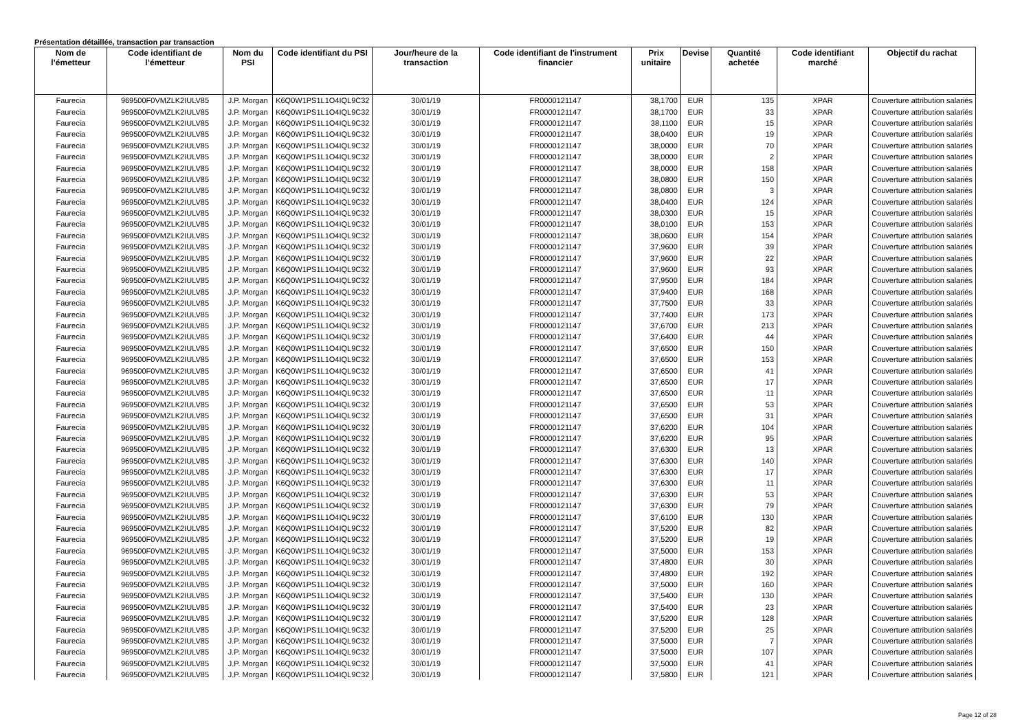Présentation détaillée, transaction par transaction
| Nom de l’émetteur | Code identifiant de l’émetteur | Nom du PSI | Code identifiant du PSI | Jour/heure de la transaction | Code identifiant de l'instrument financier | Prix unitaire | Devise | Quantité achetée | Code identifiant marché | Objectif du rachat |
| --- | --- | --- | --- | --- | --- | --- | --- | --- | --- | --- |
| Faurecia | 969500F0VMZLK2IULV85 | J.P. Morgan | K6Q0W1PS1L1O4IQL9C32 | 30/01/19 | FR0000121147 | 38,1700 | EUR | 135 | XPAR | Couverture attribution salariés |
| Faurecia | 969500F0VMZLK2IULV85 | J.P. Morgan | K6Q0W1PS1L1O4IQL9C32 | 30/01/19 | FR0000121147 | 38,1700 | EUR | 33 | XPAR | Couverture attribution salariés |
| Faurecia | 969500F0VMZLK2IULV85 | J.P. Morgan | K6Q0W1PS1L1O4IQL9C32 | 30/01/19 | FR0000121147 | 38,1100 | EUR | 15 | XPAR | Couverture attribution salariés |
| Faurecia | 969500F0VMZLK2IULV85 | J.P. Morgan | K6Q0W1PS1L1O4IQL9C32 | 30/01/19 | FR0000121147 | 38,0400 | EUR | 19 | XPAR | Couverture attribution salariés |
| Faurecia | 969500F0VMZLK2IULV85 | J.P. Morgan | K6Q0W1PS1L1O4IQL9C32 | 30/01/19 | FR0000121147 | 38,0000 | EUR | 70 | XPAR | Couverture attribution salariés |
| Faurecia | 969500F0VMZLK2IULV85 | J.P. Morgan | K6Q0W1PS1L1O4IQL9C32 | 30/01/19 | FR0000121147 | 38,0000 | EUR | 2 | XPAR | Couverture attribution salariés |
| Faurecia | 969500F0VMZLK2IULV85 | J.P. Morgan | K6Q0W1PS1L1O4IQL9C32 | 30/01/19 | FR0000121147 | 38,0000 | EUR | 158 | XPAR | Couverture attribution salariés |
| Faurecia | 969500F0VMZLK2IULV85 | J.P. Morgan | K6Q0W1PS1L1O4IQL9C32 | 30/01/19 | FR0000121147 | 38,0800 | EUR | 150 | XPAR | Couverture attribution salariés |
| Faurecia | 969500F0VMZLK2IULV85 | J.P. Morgan | K6Q0W1PS1L1O4IQL9C32 | 30/01/19 | FR0000121147 | 38,0800 | EUR | 3 | XPAR | Couverture attribution salariés |
| Faurecia | 969500F0VMZLK2IULV85 | J.P. Morgan | K6Q0W1PS1L1O4IQL9C32 | 30/01/19 | FR0000121147 | 38,0400 | EUR | 124 | XPAR | Couverture attribution salariés |
| Faurecia | 969500F0VMZLK2IULV85 | J.P. Morgan | K6Q0W1PS1L1O4IQL9C32 | 30/01/19 | FR0000121147 | 38,0300 | EUR | 15 | XPAR | Couverture attribution salariés |
| Faurecia | 969500F0VMZLK2IULV85 | J.P. Morgan | K6Q0W1PS1L1O4IQL9C32 | 30/01/19 | FR0000121147 | 38,0100 | EUR | 153 | XPAR | Couverture attribution salariés |
| Faurecia | 969500F0VMZLK2IULV85 | J.P. Morgan | K6Q0W1PS1L1O4IQL9C32 | 30/01/19 | FR0000121147 | 38,0600 | EUR | 154 | XPAR | Couverture attribution salariés |
| Faurecia | 969500F0VMZLK2IULV85 | J.P. Morgan | K6Q0W1PS1L1O4IQL9C32 | 30/01/19 | FR0000121147 | 37,9600 | EUR | 39 | XPAR | Couverture attribution salariés |
| Faurecia | 969500F0VMZLK2IULV85 | J.P. Morgan | K6Q0W1PS1L1O4IQL9C32 | 30/01/19 | FR0000121147 | 37,9600 | EUR | 22 | XPAR | Couverture attribution salariés |
| Faurecia | 969500F0VMZLK2IULV85 | J.P. Morgan | K6Q0W1PS1L1O4IQL9C32 | 30/01/19 | FR0000121147 | 37,9600 | EUR | 93 | XPAR | Couverture attribution salariés |
| Faurecia | 969500F0VMZLK2IULV85 | J.P. Morgan | K6Q0W1PS1L1O4IQL9C32 | 30/01/19 | FR0000121147 | 37,9500 | EUR | 184 | XPAR | Couverture attribution salariés |
| Faurecia | 969500F0VMZLK2IULV85 | J.P. Morgan | K6Q0W1PS1L1O4IQL9C32 | 30/01/19 | FR0000121147 | 37,9400 | EUR | 168 | XPAR | Couverture attribution salariés |
| Faurecia | 969500F0VMZLK2IULV85 | J.P. Morgan | K6Q0W1PS1L1O4IQL9C32 | 30/01/19 | FR0000121147 | 37,7500 | EUR | 33 | XPAR | Couverture attribution salariés |
| Faurecia | 969500F0VMZLK2IULV85 | J.P. Morgan | K6Q0W1PS1L1O4IQL9C32 | 30/01/19 | FR0000121147 | 37,7400 | EUR | 173 | XPAR | Couverture attribution salariés |
| Faurecia | 969500F0VMZLK2IULV85 | J.P. Morgan | K6Q0W1PS1L1O4IQL9C32 | 30/01/19 | FR0000121147 | 37,6700 | EUR | 213 | XPAR | Couverture attribution salariés |
| Faurecia | 969500F0VMZLK2IULV85 | J.P. Morgan | K6Q0W1PS1L1O4IQL9C32 | 30/01/19 | FR0000121147 | 37,6400 | EUR | 44 | XPAR | Couverture attribution salariés |
| Faurecia | 969500F0VMZLK2IULV85 | J.P. Morgan | K6Q0W1PS1L1O4IQL9C32 | 30/01/19 | FR0000121147 | 37,6500 | EUR | 150 | XPAR | Couverture attribution salariés |
| Faurecia | 969500F0VMZLK2IULV85 | J.P. Morgan | K6Q0W1PS1L1O4IQL9C32 | 30/01/19 | FR0000121147 | 37,6500 | EUR | 153 | XPAR | Couverture attribution salariés |
| Faurecia | 969500F0VMZLK2IULV85 | J.P. Morgan | K6Q0W1PS1L1O4IQL9C32 | 30/01/19 | FR0000121147 | 37,6500 | EUR | 41 | XPAR | Couverture attribution salariés |
| Faurecia | 969500F0VMZLK2IULV85 | J.P. Morgan | K6Q0W1PS1L1O4IQL9C32 | 30/01/19 | FR0000121147 | 37,6500 | EUR | 17 | XPAR | Couverture attribution salariés |
| Faurecia | 969500F0VMZLK2IULV85 | J.P. Morgan | K6Q0W1PS1L1O4IQL9C32 | 30/01/19 | FR0000121147 | 37,6500 | EUR | 11 | XPAR | Couverture attribution salariés |
| Faurecia | 969500F0VMZLK2IULV85 | J.P. Morgan | K6Q0W1PS1L1O4IQL9C32 | 30/01/19 | FR0000121147 | 37,6500 | EUR | 53 | XPAR | Couverture attribution salariés |
| Faurecia | 969500F0VMZLK2IULV85 | J.P. Morgan | K6Q0W1PS1L1O4IQL9C32 | 30/01/19 | FR0000121147 | 37,6500 | EUR | 31 | XPAR | Couverture attribution salariés |
| Faurecia | 969500F0VMZLK2IULV85 | J.P. Morgan | K6Q0W1PS1L1O4IQL9C32 | 30/01/19 | FR0000121147 | 37,6200 | EUR | 104 | XPAR | Couverture attribution salariés |
| Faurecia | 969500F0VMZLK2IULV85 | J.P. Morgan | K6Q0W1PS1L1O4IQL9C32 | 30/01/19 | FR0000121147 | 37,6200 | EUR | 95 | XPAR | Couverture attribution salariés |
| Faurecia | 969500F0VMZLK2IULV85 | J.P. Morgan | K6Q0W1PS1L1O4IQL9C32 | 30/01/19 | FR0000121147 | 37,6300 | EUR | 13 | XPAR | Couverture attribution salariés |
| Faurecia | 969500F0VMZLK2IULV85 | J.P. Morgan | K6Q0W1PS1L1O4IQL9C32 | 30/01/19 | FR0000121147 | 37,6300 | EUR | 140 | XPAR | Couverture attribution salariés |
| Faurecia | 969500F0VMZLK2IULV85 | J.P. Morgan | K6Q0W1PS1L1O4IQL9C32 | 30/01/19 | FR0000121147 | 37,6300 | EUR | 17 | XPAR | Couverture attribution salariés |
| Faurecia | 969500F0VMZLK2IULV85 | J.P. Morgan | K6Q0W1PS1L1O4IQL9C32 | 30/01/19 | FR0000121147 | 37,6300 | EUR | 11 | XPAR | Couverture attribution salariés |
| Faurecia | 969500F0VMZLK2IULV85 | J.P. Morgan | K6Q0W1PS1L1O4IQL9C32 | 30/01/19 | FR0000121147 | 37,6300 | EUR | 53 | XPAR | Couverture attribution salariés |
| Faurecia | 969500F0VMZLK2IULV85 | J.P. Morgan | K6Q0W1PS1L1O4IQL9C32 | 30/01/19 | FR0000121147 | 37,6300 | EUR | 79 | XPAR | Couverture attribution salariés |
| Faurecia | 969500F0VMZLK2IULV85 | J.P. Morgan | K6Q0W1PS1L1O4IQL9C32 | 30/01/19 | FR0000121147 | 37,6100 | EUR | 130 | XPAR | Couverture attribution salariés |
| Faurecia | 969500F0VMZLK2IULV85 | J.P. Morgan | K6Q0W1PS1L1O4IQL9C32 | 30/01/19 | FR0000121147 | 37,5200 | EUR | 82 | XPAR | Couverture attribution salariés |
| Faurecia | 969500F0VMZLK2IULV85 | J.P. Morgan | K6Q0W1PS1L1O4IQL9C32 | 30/01/19 | FR0000121147 | 37,5200 | EUR | 19 | XPAR | Couverture attribution salariés |
| Faurecia | 969500F0VMZLK2IULV85 | J.P. Morgan | K6Q0W1PS1L1O4IQL9C32 | 30/01/19 | FR0000121147 | 37,5000 | EUR | 153 | XPAR | Couverture attribution salariés |
| Faurecia | 969500F0VMZLK2IULV85 | J.P. Morgan | K6Q0W1PS1L1O4IQL9C32 | 30/01/19 | FR0000121147 | 37,4800 | EUR | 30 | XPAR | Couverture attribution salariés |
| Faurecia | 969500F0VMZLK2IULV85 | J.P. Morgan | K6Q0W1PS1L1O4IQL9C32 | 30/01/19 | FR0000121147 | 37,4800 | EUR | 192 | XPAR | Couverture attribution salariés |
| Faurecia | 969500F0VMZLK2IULV85 | J.P. Morgan | K6Q0W1PS1L1O4IQL9C32 | 30/01/19 | FR0000121147 | 37,5000 | EUR | 160 | XPAR | Couverture attribution salariés |
| Faurecia | 969500F0VMZLK2IULV85 | J.P. Morgan | K6Q0W1PS1L1O4IQL9C32 | 30/01/19 | FR0000121147 | 37,5400 | EUR | 130 | XPAR | Couverture attribution salariés |
| Faurecia | 969500F0VMZLK2IULV85 | J.P. Morgan | K6Q0W1PS1L1O4IQL9C32 | 30/01/19 | FR0000121147 | 37,5400 | EUR | 23 | XPAR | Couverture attribution salariés |
| Faurecia | 969500F0VMZLK2IULV85 | J.P. Morgan | K6Q0W1PS1L1O4IQL9C32 | 30/01/19 | FR0000121147 | 37,5200 | EUR | 128 | XPAR | Couverture attribution salariés |
| Faurecia | 969500F0VMZLK2IULV85 | J.P. Morgan | K6Q0W1PS1L1O4IQL9C32 | 30/01/19 | FR0000121147 | 37,5200 | EUR | 25 | XPAR | Couverture attribution salariés |
| Faurecia | 969500F0VMZLK2IULV85 | J.P. Morgan | K6Q0W1PS1L1O4IQL9C32 | 30/01/19 | FR0000121147 | 37,5000 | EUR | 7 | XPAR | Couverture attribution salariés |
| Faurecia | 969500F0VMZLK2IULV85 | J.P. Morgan | K6Q0W1PS1L1O4IQL9C32 | 30/01/19 | FR0000121147 | 37,5000 | EUR | 107 | XPAR | Couverture attribution salariés |
| Faurecia | 969500F0VMZLK2IULV85 | J.P. Morgan | K6Q0W1PS1L1O4IQL9C32 | 30/01/19 | FR0000121147 | 37,5000 | EUR | 41 | XPAR | Couverture attribution salariés |
| Faurecia | 969500F0VMZLK2IULV85 | J.P. Morgan | K6Q0W1PS1L1O4IQL9C32 | 30/01/19 | FR0000121147 | 37,5800 | EUR | 121 | XPAR | Couverture attribution salariés |
Page 12 of 28